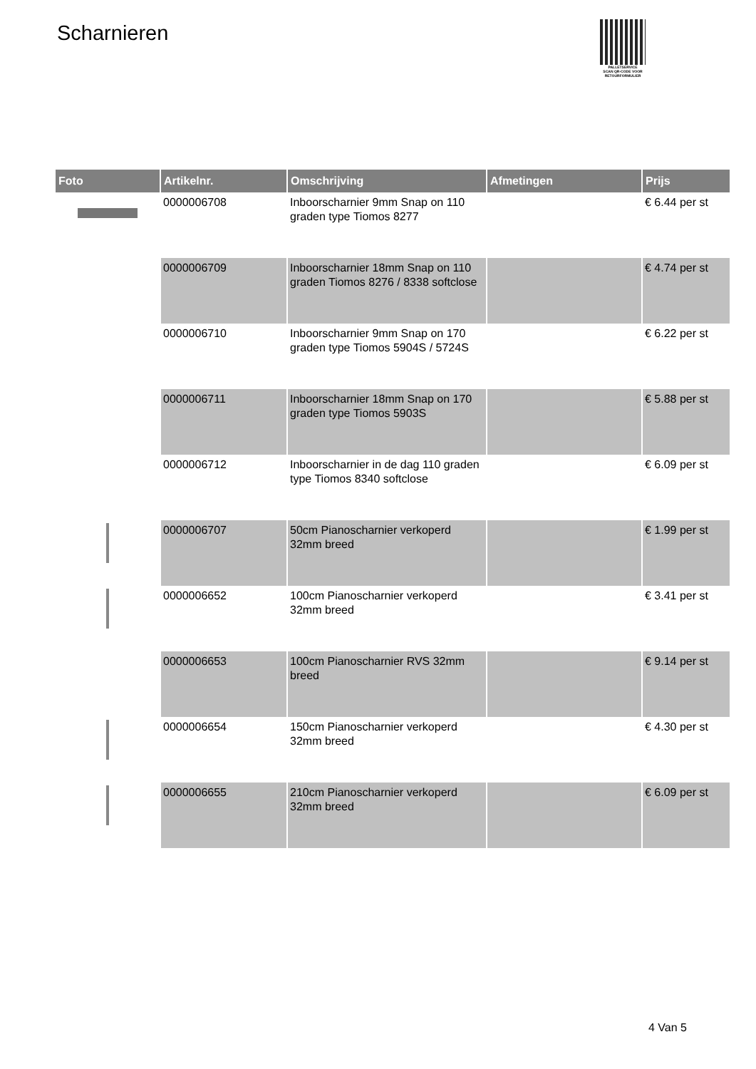Scharnieren
PALLETSERVICE
SCAN QR-CODE VOOR RETOURFORMULIER
| Foto | Artikelnr. | Omschrijving | Afmetingen | Prijs |
| --- | --- | --- | --- | --- |
| | 0000006708 | Inboorscharnier 9mm Snap on 110 graden type Tiomos 8277 | | € 6.44 per st |
| | 0000006709 | Inboorscharnier 18mm Snap on 110 graden Tiomos 8276 / 8338 softclose | | € 4.74 per st |
| | 0000006710 | Inboorscharnier 9mm Snap on 170 graden type Tiomos 5904S / 5724S | | € 6.22 per st |
| | 0000006711 | Inboorscharnier 18mm Snap on 170 graden type Tiomos 5903S | | € 5.88 per st |
| | 0000006712 | Inboorscharnier in de dag 110 graden type Tiomos 8340 softclose | | € 6.09 per st |
| | 0000006707 | 50cm Pianoscharnier verkoperd 32mm breed | | € 1.99 per st |
| | 0000006652 | 100cm Pianoscharnier verkoperd 32mm breed | | € 3.41 per st |
| | 0000006653 | 100cm Pianoscharnier RVS 32mm breed | | € 9.14 per st |
| | 0000006654 | 150cm Pianoscharnier verkoperd 32mm breed | | € 4.30 per st |
| | 0000006655 | 210cm Pianoscharnier verkoperd 32mm breed | | € 6.09 per st |
4 Van 5